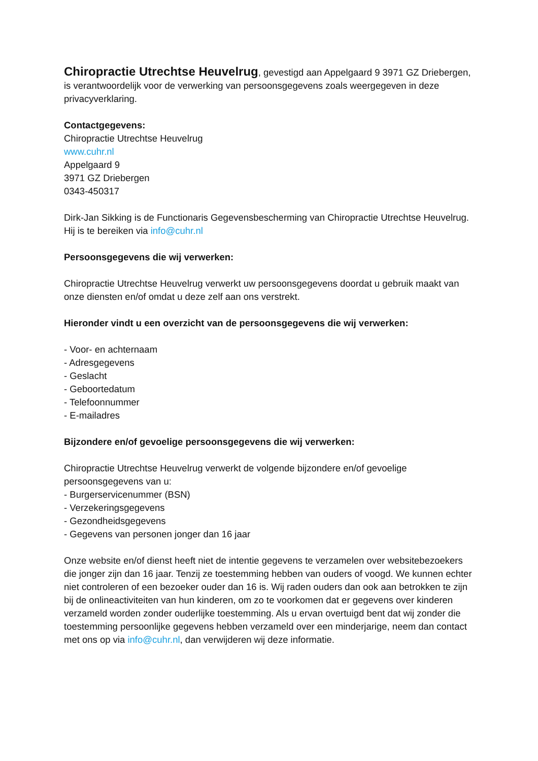Chiropractie Utrechtse Heuvelrug, gevestigd aan Appelgaard 9 3971 GZ Driebergen, is verantwoordelijk voor de verwerking van persoonsgegevens zoals weergegeven in deze privacyverklaring.
Contactgegevens:
Chiropractie Utrechtse Heuvelrug
www.cuhr.nl
Appelgaard 9
3971 GZ Driebergen
0343-450317
Dirk-Jan Sikking is de Functionaris Gegevensbescherming van Chiropractie Utrechtse Heuvelrug.
Hij is te bereiken via info@cuhr.nl
Persoonsgegevens die wij verwerken:
Chiropractie Utrechtse Heuvelrug verwerkt uw persoonsgegevens doordat u gebruik maakt van onze diensten en/of omdat u deze zelf aan ons verstrekt.
Hieronder vindt u een overzicht van de persoonsgegevens die wij verwerken:
- Voor- en achternaam
- Adresgegevens
- Geslacht
- Geboortedatum
- Telefoonnummer
- E-mailadres
Bijzondere en/of gevoelige persoonsgegevens die wij verwerken:
Chiropractie Utrechtse Heuvelrug verwerkt de volgende bijzondere en/of gevoelige persoonsgegevens van u:
- Burgerservicenummer (BSN)
- Verzekeringsgegevens
- Gezondheidsgegevens
- Gegevens van personen jonger dan 16 jaar
Onze website en/of dienst heeft niet de intentie gegevens te verzamelen over websitebezoekers die jonger zijn dan 16 jaar. Tenzij ze toestemming hebben van ouders of voogd. We kunnen echter niet controleren of een bezoeker ouder dan 16 is. Wij raden ouders dan ook aan betrokken te zijn bij de onlineactiviteiten van hun kinderen, om zo te voorkomen dat er gegevens over kinderen verzameld worden zonder ouderlijke toestemming. Als u ervan overtuigd bent dat wij zonder die toestemming persoonlijke gegevens hebben verzameld over een minderjarige, neem dan contact met ons op via info@cuhr.nl, dan verwijderen wij deze informatie.